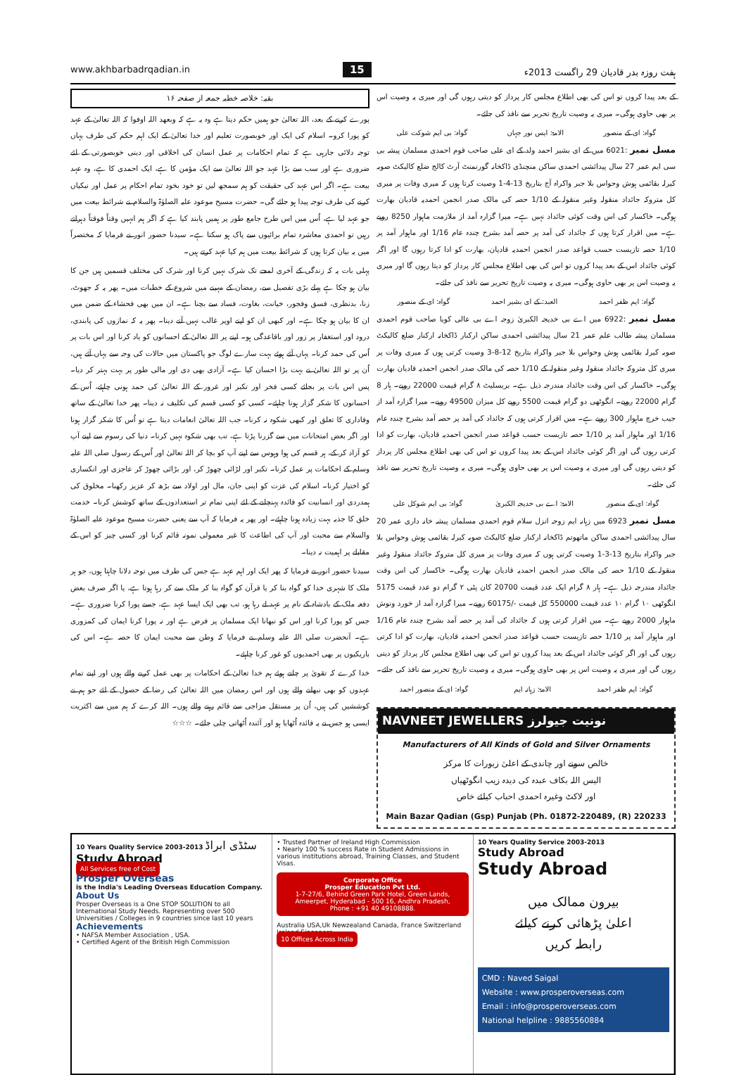www.akhbarbadrqadian.in 15 ہفت روزہ بدر قادیان 29 راگست 2013ء
کے بعد پیدا کروں تو اس کی بھی اطلاع مجلس کار پرداز کو دیتی رہوں گی اور میری یہ وصیت اس پر بھی حاوی ہوگی۔ میری یہ وصیت تاریخ تحریر سے نافذ کی جائے۔
گواہ: ای کے منصور الامۃ: ایس نور جہاں گواہ: بی ایم شوکت علی
مسل نمبر :6021 میں کے ای بشیر احمد ولد کے ای علی صاحب قوم احمدی مسلمان پیشہ بی سی ایم عمر 27 سال پیدائشی احمدی ساکن منچنڈی ڈاکخانہ گورنمنٹ آرٹ کالج ضلع کالیکٹ صوبہ کیرلہ بقائمی ہوش وحواس بلا جبر واکراہ آج بتاریخ 13-4-1 وصیت کرتا ہوں کہ میری وفات پر میری کل متروکہ جائداد منقولہ وغیر منقولہ کے 1/10 حصہ کی مالک صدر انجمن احمدیہ قادیان بھارت ہوگی۔ خاکسار کی اس وقت کوئی جائداد نہیں ہے۔ میرا گزارہ آمد از ملازمت ماہوار 8250 روپے ہے۔ میں اقرار کرتا ہوں کہ جائداد کی آمد پر حصہ آمد بشرح چندہ عام 1/16 اور ماہوار آمد پر 1/10 حصہ تازیست حسب قواعد صدر انجمن احمدیہ قادیان، بھارت کو ادا کرتا رہوں گا اور اگر کوئی جائداد اس کے بعد پیدا کروں تو اس کی بھی اطلاع مجلس کار پرداز کو دیتا رہوں گا اور میری یہ وصیت اس پر بھی حاوی ہوگی۔ میری یہ وصیت تاریخ تحریر سے نافذ کی جائے۔
گواہ: ایم ظفر احمد العبد: کے ای بشیر احمد گواہ: ای کے منصور
مسل نمبر :6922 میں اے بی خدیجہ الکبریٰ زوجہ اے بی عالی کویا صاحب قوم احمدی مسلمان پیشہ طالب علم عمر 21 سال پیدائشی احمدی ساکن ارکنار ڈاکخانہ ارکنار ضلع کالیکٹ صوبہ کیرلہ بقائمی ہوش وحواس بلا جبر واکراہ بتاریخ 12-8-3 وصیت کرتی ہوں کہ میری وفات پر میری کل متروکہ جائداد منقولہ وغیر منقولہ کے 1/10 حصہ کی مالک صدر انجمن احمدیہ قادیان بھارت ہوگی۔ خاکسار کی اس وقت جائداد مندرجہ ذیل ہے۔ بریسلیٹ ۸ گرام قیمت 22000 روپے۔ ہار 8 گرام 22000 روپے۔ انگوٹھی دو گرام قیمت 5500 روپے کل میزان 49500 روپے۔ میرا گزارہ آمد از جیب خرچ ماہوار 300 روپے ہے۔ میں اقرار کرتی ہوں کہ جائداد کی آمد پر حصہ آمد بشرح چندہ عام 1/16 اور ماہوار آمد پر 1/10 حصہ تازیست حسب قواعد صدر انجمن احمدیہ قادیان، بھارت کو ادا کرتی رہوں گی اور اگر کوئی جائداد اس کے بعد پیدا کروں تو اس کی بھی اطلاع مجلس کار پرداز کو دیتی رہوں گی اور میری یہ وصیت اس پر بھی حاوی ہوگی۔ میری یہ وصیت تاریخ تحریر سے نافذ کی جائے۔
گواہ: ای کے منصور الامۃ: اے بی خدیجہ الکبریٰ گواہ: بی ایم شوکل علی
مسل نمبر 6923 میں زہانہ ایم زوجہ انزل سلام قوم احمدی مسلمان پیشہ خانہ داری عمر 20 سال پیدائشی احمدی ساکن ماتھوتم ڈاکخانہ ارکنار ضلع کالیکٹ صوبہ کیرلہ بقائمی ہوش وحواس بلا جبر واکراہ بتاریخ 13-3-1 وصیت کرتی ہوں کہ میری وفات پر میری کل متروکہ جائداد منقولہ وغیر منقولہ کے 1/10 حصہ کی مالک صدر انجمن احمدیہ قادیان بھارت ہوگی۔ خاکسار کی اس وقت جائداد مندرجہ ذیل ہے۔ ہار ۸ گرام ایک عدد قیمت 20700 کان پٹی ۲ گرام دو عدد قیمت 5175 انگوٹھی ۱۰ گرام ۱۰ عدد قیمت 550000 کل قیمت -/60175 روپے۔ میرا گزارہ آمد از خورد ونوش ماہوار 2000 روپے ہے۔ میں اقرار کرتی ہوں کہ جائداد کی آمد پر حصہ آمد بشرح چندہ عام 1/16 اور ماہوار آمد پر 1/10 حصہ تازیست حسب قواعد صدر انجمن احمدیہ قادیان، بھارت کو ادا کرتی رہوں گی اور اگر کوئی جائداد اس کے بعد پیدا کروں تو اس کی بھی اطلاع مجلس کار پرداز کو دیتی رہوں گی اور میری یہ وصیت اس پر بھی حاوی ہوگی۔ میری یہ وصیت تاریخ تحریر سے نافذ کی جائے۔
گواہ: ایم ظفر احمد الامۃ: زہانہ ایم گواہ: ای کے منصور احمد
NAVNEET JEWELLERS نونیت جیولرز
Manufacturers of All Kinds of Gold and Silver Ornaments
خالص سونے اور چاندی کے اعلیٰ زیورات کا مرکز
الیس اللہ بکاف عبدہ کی دیدہ زیب انگوٹھیاں
اور لاکٹ وغیرہ احمدی احباب کیلئے خاص
Main Bazar Qadian (Gsp) Punjab (Ph. 01872-220489, (R) 220233
بقیہ: خلاصہ خطبہ جمعہ از صفحہ ۱۶
پورے کرنے کے بعد، اللہ تعالیٰ جو ہمیں حکم دیتا ہے وہ یہ ہے کہ وبعھد اللہ اوفوا کہ اللہ تعالیٰ کے عہد کو پورا کرو۔ اسلام کی ایک اور خوبصورت تعلیم اور خدا تعالیٰ کے ایک اہم حکم کی طرف یہاں توجہ دلائی جارہی ہے کہ تمام احکامات پر عمل انسان کی اخلاقی اور دینی خوبصورتی کے لئے ضروری ہے اور سب سے بڑا عہد جو اللہ تعالیٰ سے ایک مؤمن کا ہے، ایک احمدی کا ہے، وہ عہد بیعت ہے۔ اگر اس عہد کی حقیقت کو ہم سمجھ لیں تو خود بخود تمام احکام پر عمل اور نیکیاں کرنے کی طرف توجہ پیدا ہو جائے گی۔ حضرت مسیح موعود علیہ الصلوٰۃ والسلام نے شرائط بیعت میں جو عہد لیا ہے، اُس میں اس طرح جامع طور پر ہمیں پابند کیا ہے کہ اگر ہم انہیں وقتاً فوقتاً دہراتے رہیں تو احمدی معاشرہ تمام برائیوں سے پاک ہو سکتا ہے۔ سیدنا حضور انور نے فرمایا کہ مختصراً میں یہ بیان کرتا ہوں کہ شرائط بیعت میں ہم کیا عہد کرتے ہیں۔
پہلی بات یہ کہ زندگی کے آخری لمحے تک شرک نہیں کرنا اور شرک کی مختلف قسمیں ہیں جن کا بیان ہو چکا ہے پہلے بڑی تفصیل سے، رمضان کے مہینے میں شروع کے خطبات میں۔ پھر یہ کہ جھوٹ، زنا، بدنظری، فسق وفجور، خیانت، بغاوت، فساد سے بچنا ہے۔ ان میں بھی فحشاء کے ضمن میں ان کا بیان ہو چکا ہے۔ اور کبھی ان کو اپنے اوپر غالب نہیں آنے دینا۔ پھر یہ کہ نمازوں کی پابندی، درود اور استغفار پر زور اور باقاعدگی ہو۔ اپنے پر اللہ تعالیٰ کے احسانوں کو یاد کرنا اور اس بات پر اُس کی حمد کرنا۔ یہاں آئے ہوئے بہت سارے لوگ جو پاکستان میں حالات کی وجہ سے یہاں آئے ہیں، اُن پر تو اللہ تعالیٰ نے بہت بڑا احسان کیا ہے۔ آزادی بھی دی اور مالی طور پر بہت بہتر کر دیا۔ پس اس بات پر بجائے کسی فخر اور تکبر اور غرور کے اللہ تعالیٰ کی حمد ہونی چاہئے، اُس کے احسانوں کا شکر گزار ہونا چاہئے۔ کسی کو کسی قسم کی تکلیف نہ دینا۔ پھر خدا تعالیٰ کے ساتھ وفاداری کا تعلق اور کبھی شکوہ نہ کرنا۔ جب اللہ تعالیٰ انعامات دیتا ہے تو اُس کا شکر گزار ہونا اور اگر بعض امتحانات میں سے گزرنا پڑتا ہے، تب بھی شکوہ نہیں کرنا۔ دنیا کی رسوم سے اپنے آپ کو آزاد کر کے، ہر قسم کی ہوا وہوس سے اپنے آپ کو بچا کر اللہ تعالیٰ اور اُس کے رسول صلی اللہ علیہ وسلم کے احکامات پر عمل کرنا۔ تکبر اور لڑائی چھوڑ کر، اور بڑائی چھوڑ کر عاجزی اور انکساری کو اختیار کرنا۔ اسلام کی عزت کو اپنی جان، مال اور اولاد سے بڑھ کر عزیز رکھنا۔ مخلوق کی ہمدردی اور انسانیت کو فائدہ پہنچانے کے لئے اپنی تمام تر استعدادوں کے ساتھ کوشش کرنا۔ خدمت خلق کا جذبہ بہت زیادہ ہونا چاہئے۔ اور پھر یہ فرمایا کہ آپ سے یعنی حضرت مسیح موعود علیہ الصلوٰۃ والسلام سے محبت اور آپ کی اطاعت کا غیر معمولی نمونہ قائم کرنا اور کسی چیز کو اس کے مقابلے پر اہمیت نہ دینا۔
سیدنا حضور انور نے فرمایا کہ پھر ایک اور اہم عہد ہے جس کی طرف میں توجہ دلانا چاہتا ہوں، جو ہر ملک کا شہری خدا کو گواہ بنا کر یا قرآن کو گواہ بنا کر ملک سے کر رہا ہوتا ہے، یا اگر صرف بعض دفعہ ملک کے بادشاہ کے نام پر عہد لے رہا ہو، تب بھی ایک ایسا عہد ہے، جسے پورا کرنا ضروری ہے۔ جس کو پورا کرنا اور اس کو نبھانا ایک مسلمان پر فرض ہے اور نہ پورا کرنا ایمان کی کمزوری ہے۔ آنحضرت صلی اللہ علیہ وسلم نے فرمایا کہ وطن سے محبت ایمان کا حصہ ہے۔ اس کی باریکیوں پر بھی احمدیوں کو غور کرنا چاہئے۔
خدا کرے کہ تقویٰ پر چلتے ہوئے ہم خدا تعالیٰ کے احکامات پر بھی عمل کرنے والے ہوں اور اپنے تمام عہدوں کو بھی نبھانے والے ہوں اور اس رمضان میں اللہ تعالیٰ کی رضا کے حصول کے لئے جو ہم نے کوششیں کی ہیں، اُن پر مستقل مزاجی سے قائم رہنے والے ہوں۔ اللہ کرے کہ ہم میں سے اکثریت ایسی ہو جس نے یہ فائدہ اُٹھایا ہو اور آئندہ اُٹھاتی چلی جائے۔ ☆☆☆
10 Years Quality Service 2003-2013 سٹڈی ابراڈ
Study Abroad
All Services free of Cost
Prosper Overseas
is the India's Leading Overseas Education Company.
About Us
Prosper Overseas is a One STOP SOLUTION to all International Study Needs. Representing over 500 Universities / Colleges in 9 countries since last 10 years
Achievements
• NAFSA Member Association , USA.
• Certified Agent of the British High Commission
• Trusted Partner of Ireland High Commission
• Nearly 100 % success Rate in Student Admissions in various institutions abroad, Training Classes, and Student Visas.
Corporate Office
Prosper Education Pvt Ltd.
1-7-27/6, Behind Green Park Hotel, Green Lands, Ameerpet, Hyderabad - 500 16, Andhra Pradesh,
Phone : +91 40 49108888.
Australia USA,Uk Newzealand Canada, France Switzerland Ireland Singapore
10 Offices Across India
10 Years Quality Service 2003-2013
Study Abroad
Study Abroad
بیرون ممالک میں
اعلیٰ پڑھائی کرنے کیلئے
رابطہ کریں
CMD : Naved Saigal
Website : www.prosperoverseas.com
Email : info@prosperoverseas.com
National helpline : 9885560884